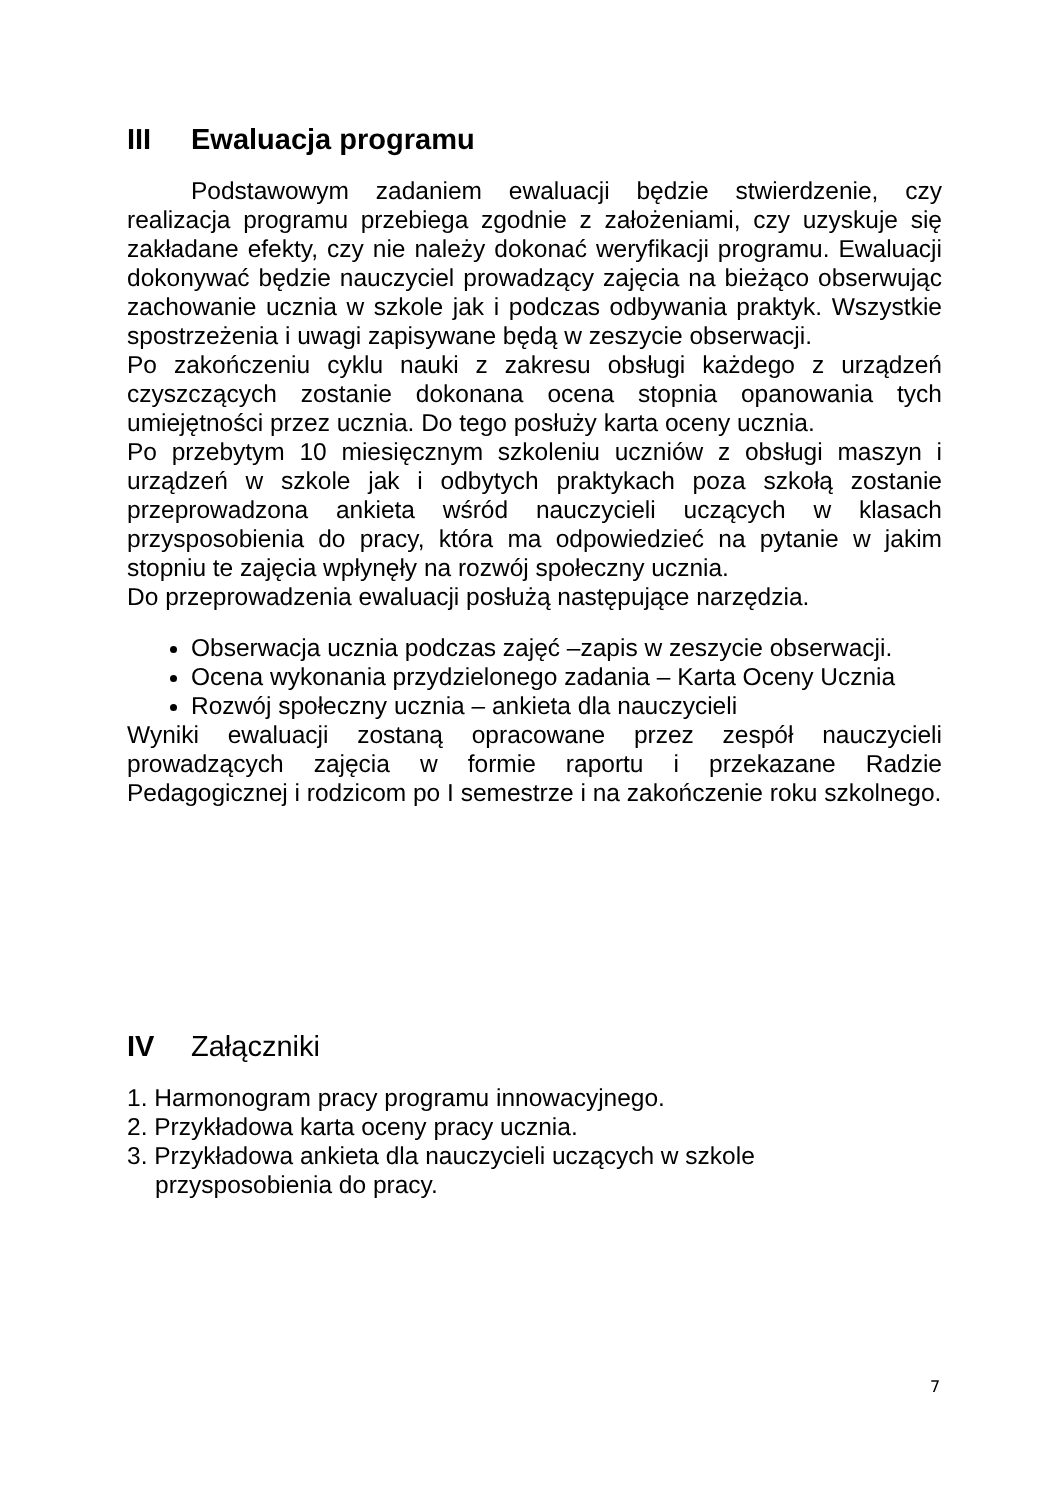III Ewaluacja programu
Podstawowym zadaniem ewaluacji będzie stwierdzenie, czy realizacja programu przebiega zgodnie z założeniami, czy uzyskuje się zakładane efekty, czy nie należy dokonać weryfikacji programu. Ewaluacji dokonywać będzie nauczyciel prowadzący zajęcia na bieżąco obserwując zachowanie ucznia w szkole jak i podczas odbywania praktyk. Wszystkie spostrzeżenia i uwagi zapisywane będą w zeszycie obserwacji.
Po zakończeniu cyklu nauki z zakresu obsługi każdego z urządzeń czyszczących zostanie dokonana ocena stopnia opanowania tych umiejętności przez ucznia. Do tego posłuży karta oceny ucznia.
Po przebytym 10 miesięcznym szkoleniu uczniów z obsługi maszyn i urządzeń w szkole jak i odbytych praktykach poza szkołą zostanie przeprowadzona ankieta wśród nauczycieli uczących w klasach przysposobienia do pracy, która ma odpowiedzieć na pytanie w jakim stopniu te zajęcia wpłynęły na rozwój społeczny ucznia.
Do przeprowadzenia ewaluacji posłużą następujące narzędzia.
Obserwacja ucznia podczas zajęć –zapis w zeszycie obserwacji.
Ocena wykonania przydzielonego zadania – Karta Oceny Ucznia
Rozwój społeczny ucznia – ankieta dla nauczycieli
Wyniki ewaluacji zostaną opracowane przez zespół nauczycieli prowadzących zajęcia w formie raportu i przekazane Radzie Pedagogicznej i rodzicom po I semestrze i na zakończenie roku szkolnego.
IV Załączniki
1. Harmonogram pracy programu innowacyjnego.
2. Przykładowa karta oceny pracy ucznia.
3. Przykładowa ankieta dla nauczycieli uczących w szkole
przysposobienia do pracy.
7